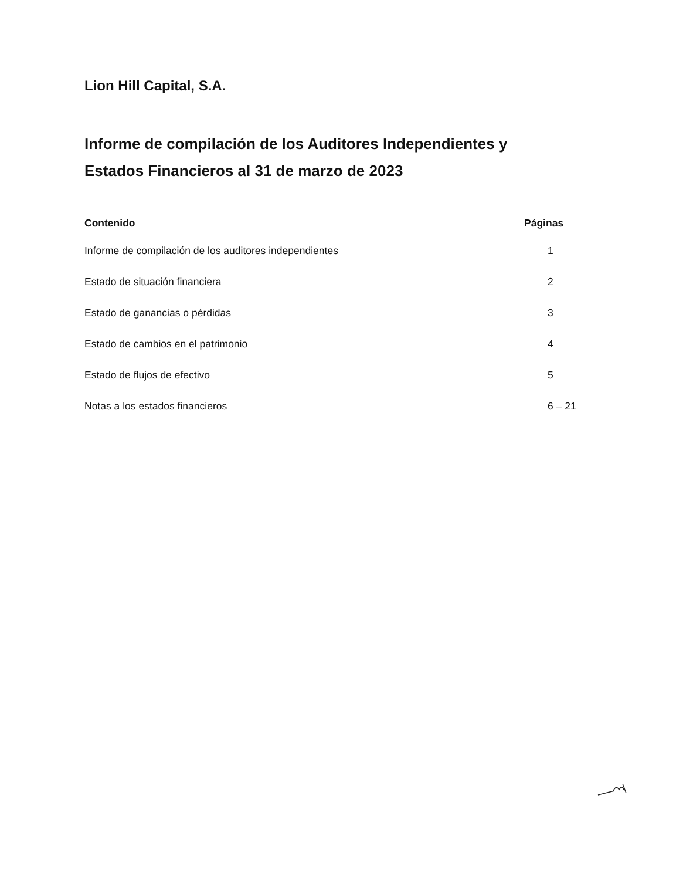Lion Hill Capital, S.A.
Informe de compilación de los Auditores Independientes y
Estados Financieros al 31 de marzo de 2023
| Contenido | Páginas |
| --- | --- |
| Informe de compilación de los auditores independientes | 1 |
| Estado de situación financiera | 2 |
| Estado de ganancias o pérdidas | 3 |
| Estado de cambios en el patrimonio | 4 |
| Estado de flujos de efectivo | 5 |
| Notas a los estados financieros | 6 – 21 |